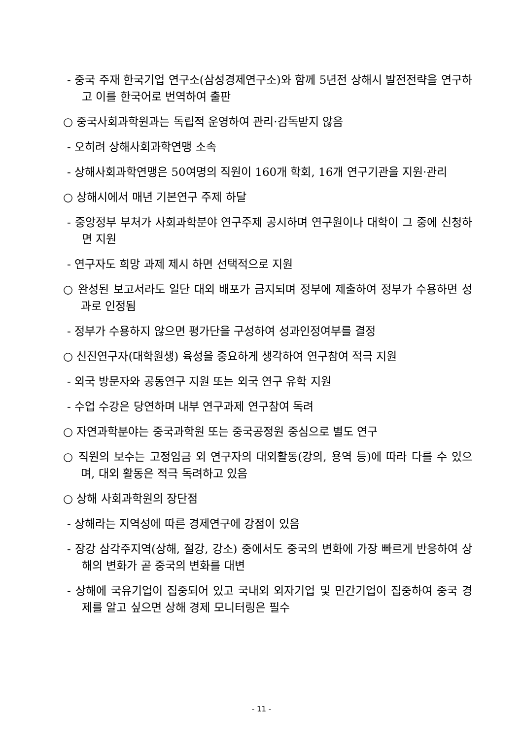- 중국 주재 한국기업 연구소(삼성경제연구소)와 함께 5년전 상해시 발전전략을 연구하고 이를 한국어로 번역하여 출판
○ 중국사회과학원과는 독립적 운영하여 관리·감독받지 않음
- 오히려 상해사회과학연맹 소속
- 상해사회과학연맹은 50여명의 직원이 160개 학회, 16개 연구기관을 지원·관리
○ 상해시에서 매년 기본연구 주제 하달
- 중앙정부 부처가 사회과학분야 연구주제 공시하며 연구원이나 대학이 그 중에 신청하면 지원
- 연구자도 희망 과제 제시 하면 선택적으로 지원
○ 완성된 보고서라도 일단 대외 배포가 금지되며 정부에 제출하여 정부가 수용하면 성과로 인정됨
- 정부가 수용하지 않으면 평가단을 구성하여 성과인정여부를 결정
○ 신진연구자(대학원생) 육성을 중요하게 생각하여 연구참여 적극 지원
- 외국 방문자와 공동연구 지원 또는 외국 연구 유학 지원
- 수업 수강은 당연하며 내부 연구과제 연구참여 독려
○ 자연과학분야는 중국과학원 또는 중국공정원 중심으로 별도 연구
○ 직원의 보수는 고정임금 외 연구자의 대외활동(강의, 용역 등)에 따라 다를 수 있으며, 대외 활동은 적극 독려하고 있음
○ 상해 사회과학원의 장단점
- 상해라는 지역성에 따른 경제연구에 강점이 있음
- 장강 삼각주지역(상해, 절강, 강소) 중에서도 중국의 변화에 가장 빠르게 반응하여 상해의 변화가 곧 중국의 변화를 대변
- 상해에 국유기업이 집중되어 있고 국내외 외자기업 및 민간기업이 집중하여 중국 경제를 알고 싶으면 상해 경제 모니터링은 필수
- 11 -